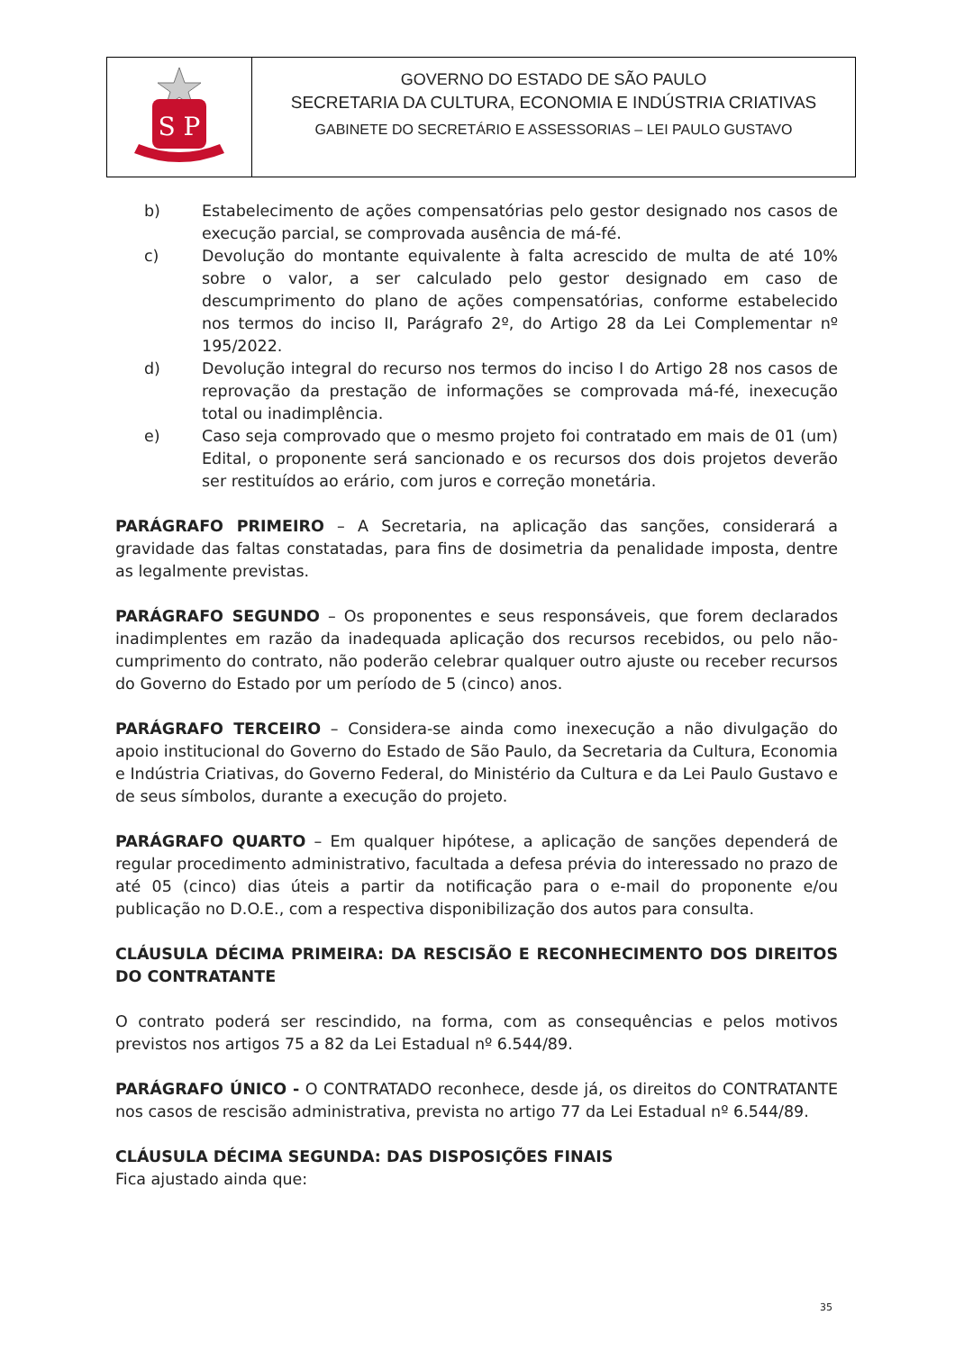S P
GOVERNO DO ESTADO DE SÃO PAULO
SECRETARIA DA CULTURA, ECONOMIA E INDÚSTRIA CRIATIVAS
GABINETE DO SECRETÁRIO E ASSESSORIAS – LEI PAULO GUSTAVO
b) Estabelecimento de ações compensatórias pelo gestor designado nos casos de execução parcial, se comprovada ausência de má-fé.
c) Devolução do montante equivalente à falta acrescido de multa de até 10% sobre o valor, a ser calculado pelo gestor designado em caso de descumprimento do plano de ações compensatórias, conforme estabelecido nos termos do inciso II, Parágrafo 2º, do Artigo 28 da Lei Complementar nº 195/2022.
d) Devolução integral do recurso nos termos do inciso I do Artigo 28 nos casos de reprovação da prestação de informações se comprovada má-fé, inexecução total ou inadimplência.
e) Caso seja comprovado que o mesmo projeto foi contratado em mais de 01 (um) Edital, o proponente será sancionado e os recursos dos dois projetos deverão ser restituídos ao erário, com juros e correção monetária.
PARÁGRAFO PRIMEIRO – A Secretaria, na aplicação das sanções, considerará a gravidade das faltas constatadas, para fins de dosimetria da penalidade imposta, dentre as legalmente previstas.
PARÁGRAFO SEGUNDO – Os proponentes e seus responsáveis, que forem declarados inadimplentes em razão da inadequada aplicação dos recursos recebidos, ou pelo não-cumprimento do contrato, não poderão celebrar qualquer outro ajuste ou receber recursos do Governo do Estado por um período de 5 (cinco) anos.
PARÁGRAFO TERCEIRO – Considera-se ainda como inexecução a não divulgação do apoio institucional do Governo do Estado de São Paulo, da Secretaria da Cultura, Economia e Indústria Criativas, do Governo Federal, do Ministério da Cultura e da Lei Paulo Gustavo e de seus símbolos, durante a execução do projeto.
PARÁGRAFO QUARTO – Em qualquer hipótese, a aplicação de sanções dependerá de regular procedimento administrativo, facultada a defesa prévia do interessado no prazo de até 05 (cinco) dias úteis a partir da notificação para o e-mail do proponente e/ou publicação no D.O.E., com a respectiva disponibilização dos autos para consulta.
CLÁUSULA DÉCIMA PRIMEIRA: DA RESCISÃO E RECONHECIMENTO DOS DIREITOS DO CONTRATANTE
O contrato poderá ser rescindido, na forma, com as consequências e pelos motivos previstos nos artigos 75 a 82 da Lei Estadual nº 6.544/89.
PARÁGRAFO ÚNICO - O CONTRATADO reconhece, desde já, os direitos do CONTRATANTE nos casos de rescisão administrativa, prevista no artigo 77 da Lei Estadual nº 6.544/89.
CLÁUSULA DÉCIMA SEGUNDA: DAS DISPOSIÇÕES FINAIS
Fica ajustado ainda que:
35